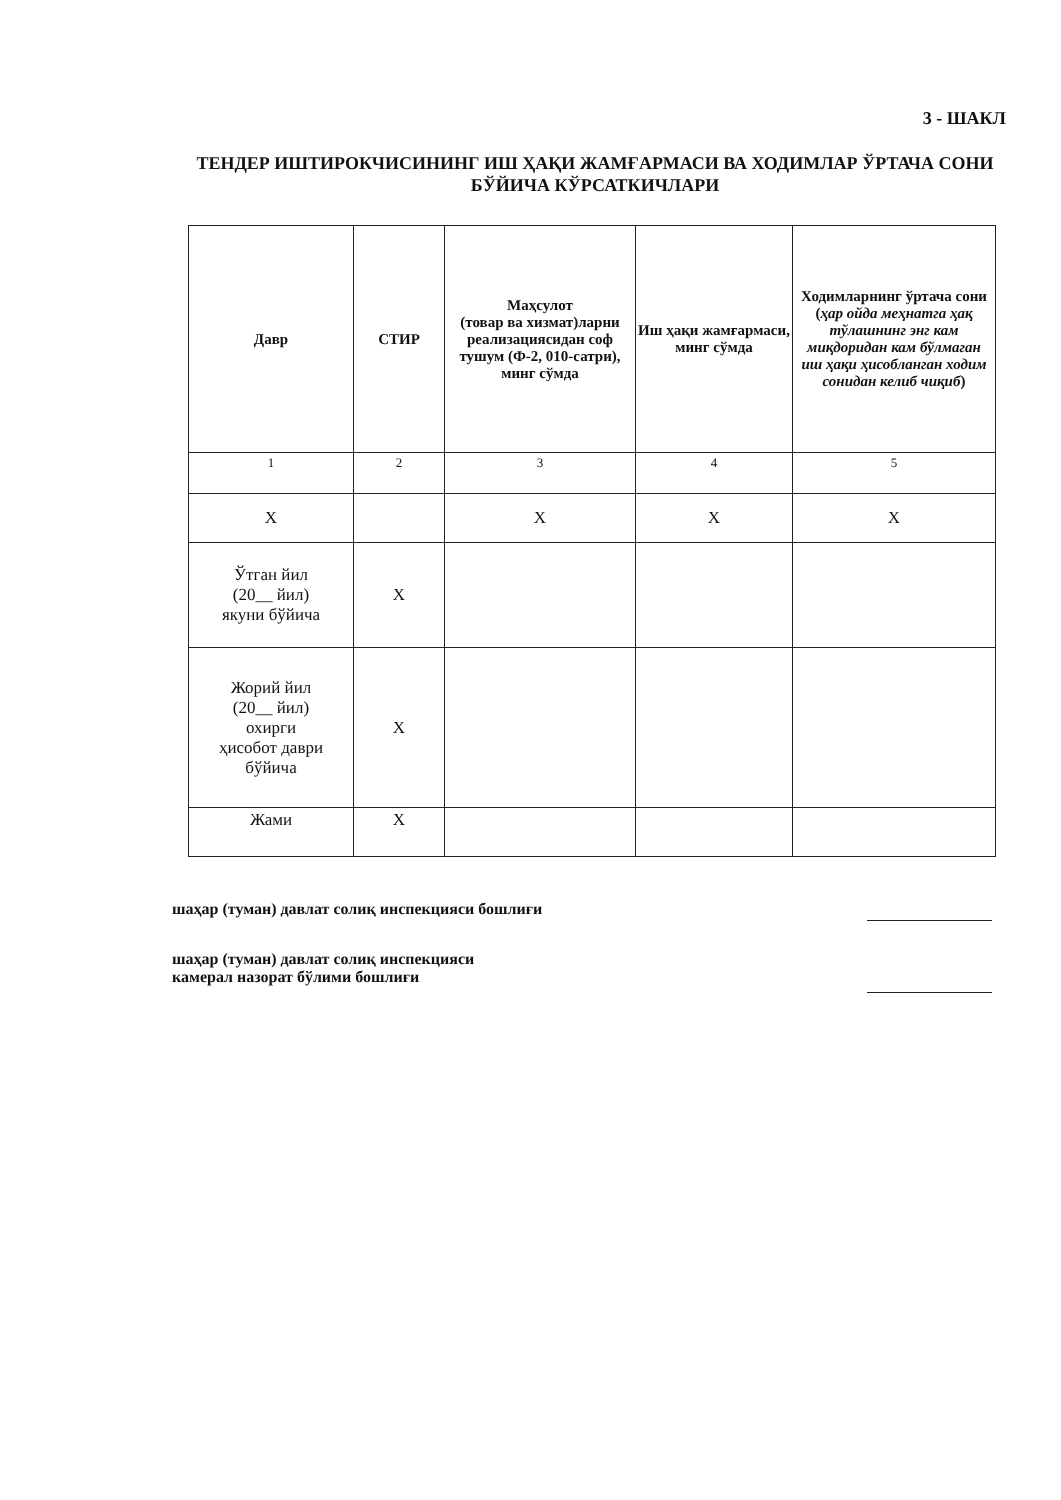3 - ШАКЛ
ТЕНДЕР ИШТИРОКЧИСИНИНГ ИШ ҲАҚИ ЖАМҒАРМАСИ ВА ХОДИМЛАР ЎРТАЧА СОНИ БЎЙИЧА КЎРСАТКИЧЛАРИ
| Давр | СТИР | Маҳсулот (товар ва хизмат)ларни реализациясидан соф тушум (Ф-2, 010-сатри), минг сўмда | Иш ҳақи жамғармаси, минг сўмда | Ходимларнинг ўртача сони ( ҳар ойда меҳнатга ҳақ тўлашнинг энг кам миқдоридан кам бўлмаган иш ҳақи ҳисобланган ходим сонидан келиб чиқиб ) |
| --- | --- | --- | --- | --- |
| 1 | 2 | 3 | 4 | 5 |
| X | | X | X | X |
| Ўтган йил (20__ йил) якуни бўйича | X | | | |
| Жорий йил (20__ йил) охирги ҳисобот даври бўйича | X | | | |
| Жами | X | | | |
шаҳар (туман) давлат солиқ инспекцияси бошлиғи
шаҳар (туман) давлат солиқ инспекцияси
камерал назорат бўлими бошлиғи